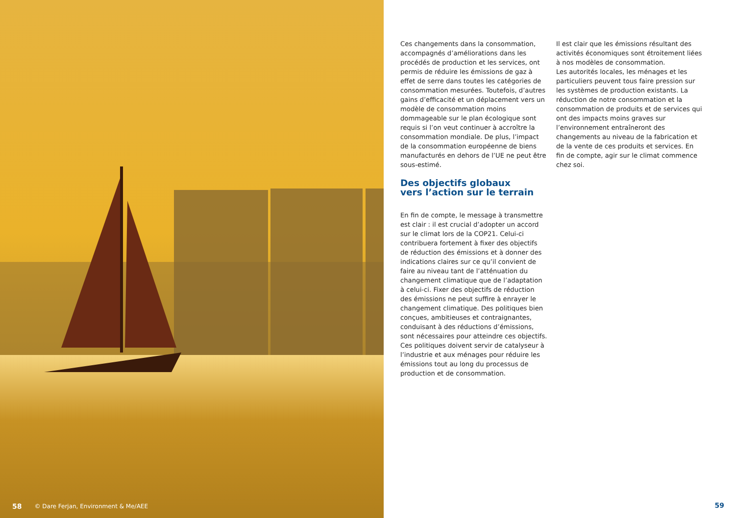58 © Dare Ferjan, Environment & Me/AEE
Ces changements dans la consommation, accompagnés d’améliorations dans les procédés de production et les services, ont permis de réduire les émissions de gaz à effet de serre dans toutes les catégories de consommation mesurées. Toutefois, d’autres gains d’efficacité et un déplacement vers un modèle de consommation moins dommageable sur le plan écologique sont requis si l’on veut continuer à accroître la consommation mondiale. De plus, l’impact de la consommation européenne de biens manufacturés en dehors de l’UE ne peut être sous-estimé.
Des objectifs globaux
vers l’action sur le terrain
En fin de compte, le message à transmettre est clair : il est crucial d’adopter un accord sur le climat lors de la COP21. Celui-ci contribuera fortement à fixer des objectifs de réduction des émissions et à donner des indications claires sur ce qu’il convient de faire au niveau tant de l’atténuation du changement climatique que de l’adaptation à celui-ci. Fixer des objectifs de réduction des émissions ne peut suffire à enrayer le changement climatique. Des politiques bien conçues, ambitieuses et contraignantes, conduisant à des réductions d’émissions, sont nécessaires pour atteindre ces objectifs. Ces politiques doivent servir de catalyseur à l’industrie et aux ménages pour réduire les émissions tout au long du processus de production et de consommation.
Il est clair que les émissions résultant des activités économiques sont étroitement liées à nos modèles de consommation.
Les autorités locales, les ménages et les particuliers peuvent tous faire pression sur les systèmes de production existants. La réduction de notre consommation et la consommation de produits et de services qui ont des impacts moins graves sur l’environnement entraîneront des changements au niveau de la fabrication et de la vente de ces produits et services. En fin de compte, agir sur le climat commence chez soi.
59